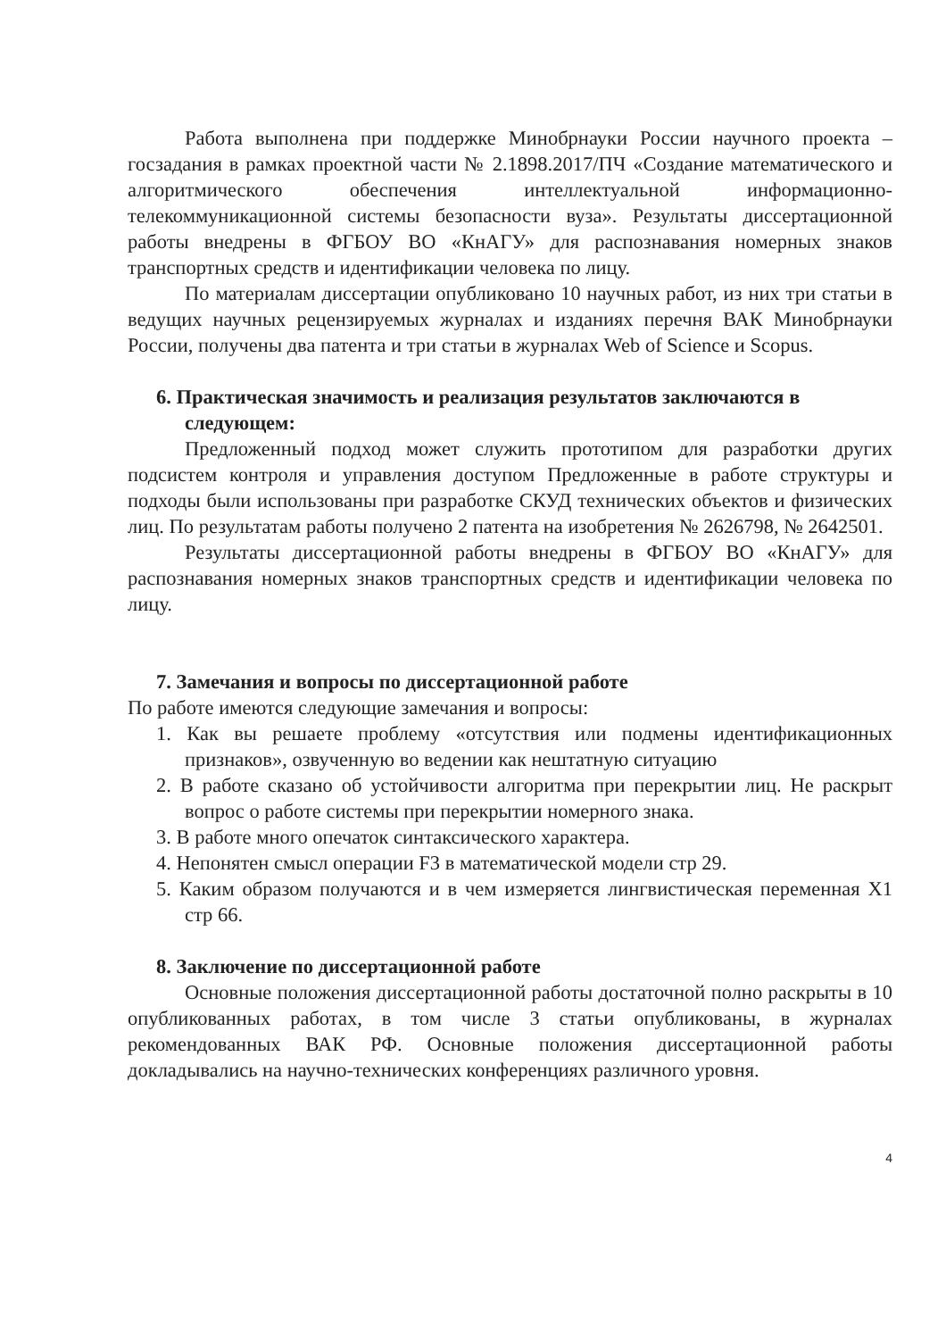Работа выполнена при поддержке Минобрнауки России научного проекта – госзадания в рамках проектной части № 2.1898.2017/ПЧ «Создание математического и алгоритмического обеспечения интеллектуальной информационно-телекоммуникационной системы безопасности вуза». Результаты диссертационной работы внедрены в ФГБОУ ВО «КнАГУ» для распознавания номерных знаков транспортных средств и идентификации человека по лицу.
По материалам диссертации опубликовано 10 научных работ, из них три статьи в ведущих научных рецензируемых журналах и изданиях перечня ВАК Минобрнауки России, получены два патента и три статьи в журналах Web of Science и Scopus.
6. Практическая значимость и реализация результатов заключаются в следующем:
Предложенный подход может служить прототипом для разработки других подсистем контроля и управления доступом Предложенные в работе структуры и подходы были использованы при разработке СКУД технических объектов и физических лиц. По результатам работы получено 2 патента на изобретения № 2626798, № 2642501.
Результаты диссертационной работы внедрены в ФГБОУ ВО «КнАГУ» для распознавания номерных знаков транспортных средств и идентификации человека по лицу.
7. Замечания и вопросы по диссертационной работе
По работе имеются следующие замечания и вопросы:
1. Как вы решаете проблему «отсутствия или подмены идентификационных признаков», озвученную во ведении как нештатную ситуацию
2. В работе сказано об устойчивости алгоритма при перекрытии лиц. Не раскрыт вопрос о работе системы при перекрытии номерного знака.
3. В работе много опечаток синтаксического характера.
4. Непонятен смысл операции F3 в математической модели стр 29.
5. Каким образом получаются и в чем измеряется лингвистическая переменная X1 стр 66.
8. Заключение по диссертационной работе
Основные положения диссертационной работы достаточной полно раскрыты в 10 опубликованных работах, в том числе 3 статьи опубликованы, в журналах рекомендованных ВАК РФ. Основные положения диссертационной работы докладывались на научно-технических конференциях различного уровня.
4